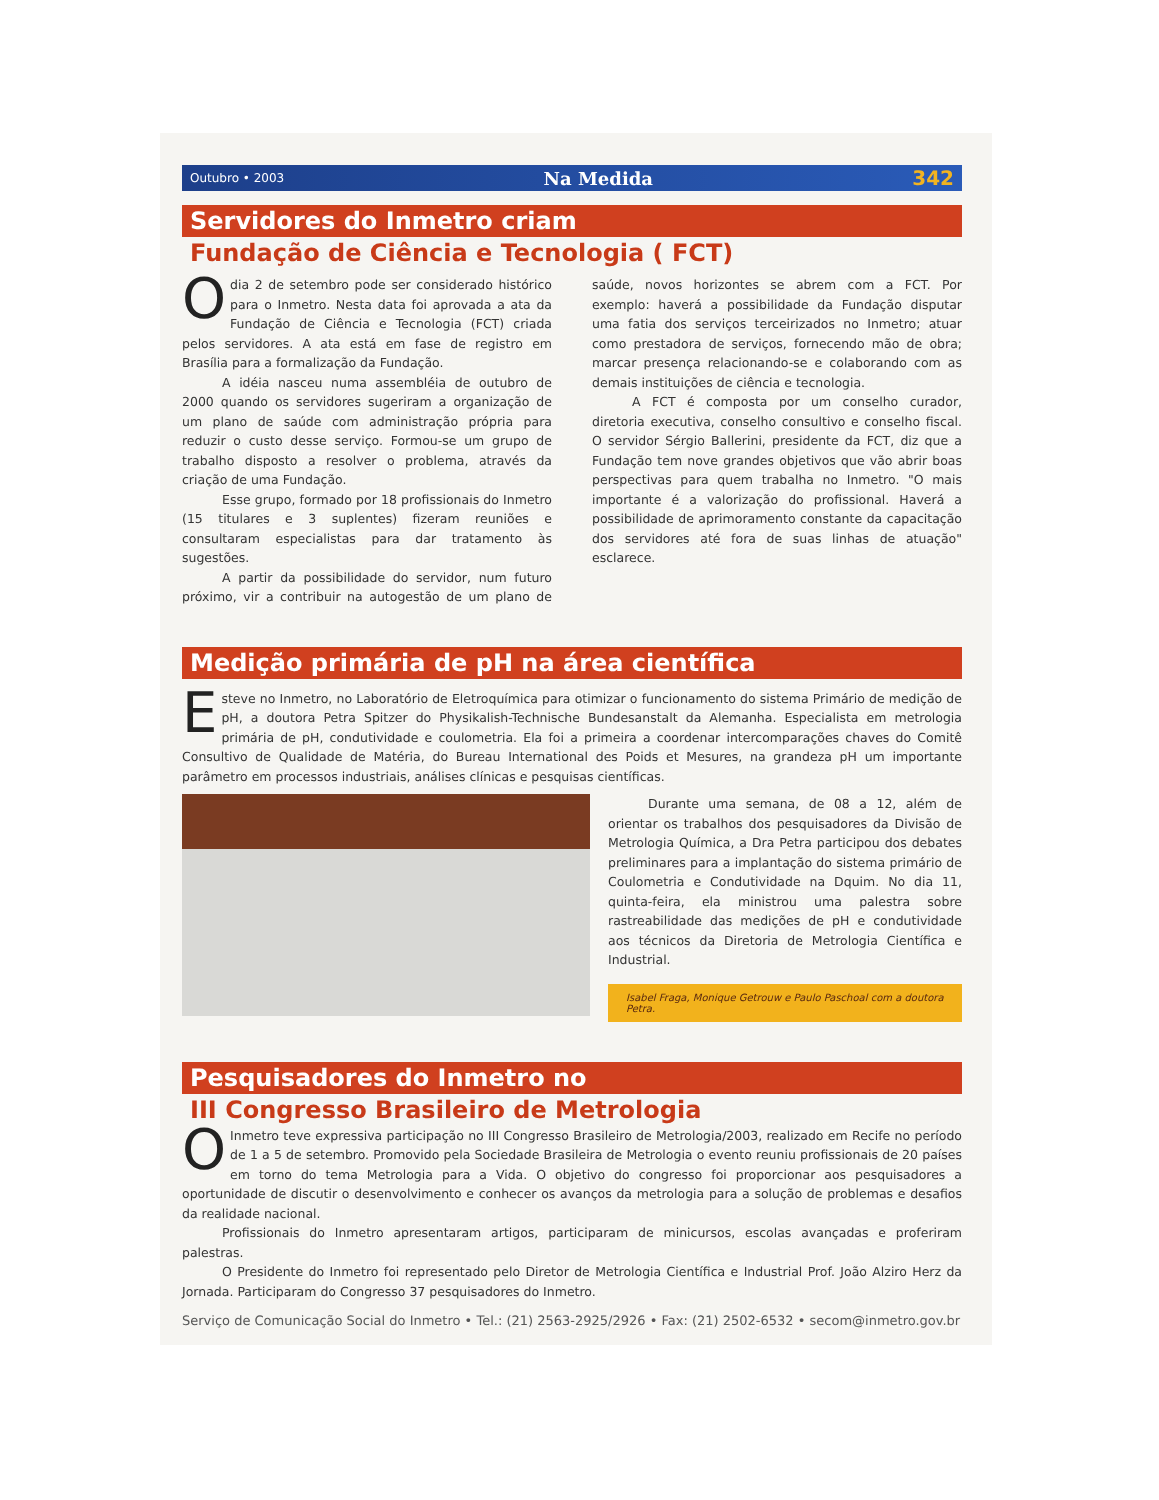Outubro • 2003 Na Medida 342
Servidores do Inmetro criam
Fundação de Ciência e Tecnologia ( FCT)
Odia 2 de setembro pode ser considerado histórico para o Inmetro. Nesta data foi aprovada a ata da Fundação de Ciência e Tecnologia (FCT) criada pelos servidores. A ata está em fase de registro em Brasília para a formalização da Fundação.
A idéia nasceu numa assembléia de outubro de 2000 quando os servidores sugeriram a organização de um plano de saúde com administração própria para reduzir o custo desse serviço. Formou-se um grupo de trabalho disposto a resolver o problema, através da criação de uma Fundação.
Esse grupo, formado por 18 profissionais do Inmetro (15 titulares e 3 suplentes) fizeram reuniões e consultaram especialistas para dar tratamento às sugestões.
A partir da possibilidade do servidor, num futuro próximo, vir a contribuir na autogestão de um plano de saúde, novos horizontes se abrem com a FCT. Por exemplo: haverá a possibilidade da Fundação disputar uma fatia dos serviços terceirizados no Inmetro; atuar como prestadora de serviços, fornecendo mão de obra; marcar presença relacionando-se e colaborando com as demais instituições de ciência e tecnologia.
A FCT é composta por um conselho curador, diretoria executiva, conselho consultivo e conselho fiscal. O servidor Sérgio Ballerini, presidente da FCT, diz que a Fundação tem nove grandes objetivos que vão abrir boas perspectivas para quem trabalha no Inmetro. "O mais importante é a valorização do profissional. Haverá a possibilidade de aprimoramento constante da capacitação dos servidores até fora de suas linhas de atuação" esclarece.
Medição primária de pH na área científica
Esteve no Inmetro, no Laboratório de Eletroquímica para otimizar o funcionamento do sistema Primário de medição de pH, a doutora Petra Spitzer do Physikalish-Technische Bundesanstalt da Alemanha. Especialista em metrologia primária de pH, condutividade e coulometria. Ela foi a primeira a coordenar intercomparações chaves do Comitê Consultivo de Qualidade de Matéria, do Bureau International des Poids et Mesures, na grandeza pH um importante parâmetro em processos industriais, análises clínicas e pesquisas científicas.
Durante uma semana, de 08 a 12, além de orientar os trabalhos dos pesquisadores da Divisão de Metrologia Química, a Dra Petra participou dos debates preliminares para a implantação do sistema primário de Coulometria e Condutividade na Dquim. No dia 11, quinta-feira, ela ministrou uma palestra sobre rastreabilidade das medições de pH e condutividade aos técnicos da Diretoria de Metrologia Científica e Industrial.
Isabel Fraga, Monique Getrouw e Paulo Paschoal com a doutora Petra.
Pesquisadores do Inmetro no
III Congresso Brasileiro de Metrologia
OInmetro teve expressiva participação no III Congresso Brasileiro de Metrologia/2003, realizado em Recife no período de 1 a 5 de setembro. Promovido pela Sociedade Brasileira de Metrologia o evento reuniu profissionais de 20 países em torno do tema Metrologia para a Vida. O objetivo do congresso foi proporcionar aos pesquisadores a oportunidade de discutir o desenvolvimento e conhecer os avanços da metrologia para a solução de problemas e desafios da realidade nacional.
Profissionais do Inmetro apresentaram artigos, participaram de minicursos, escolas avançadas e proferiram palestras.
O Presidente do Inmetro foi representado pelo Diretor de Metrologia Científica e Industrial Prof. João Alziro Herz da Jornada. Participaram do Congresso 37 pesquisadores do Inmetro.
Serviço de Comunicação Social do Inmetro • Tel.: (21) 2563-2925/2926 • Fax: (21) 2502-6532 • secom@inmetro.gov.br